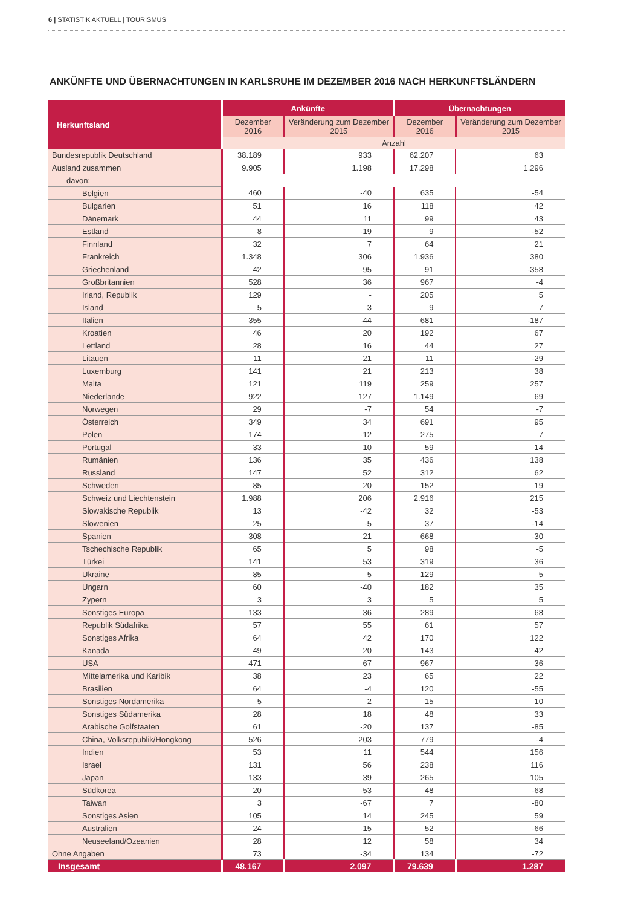6 | STATISTIK AKTUELL | TOURISMUS
ANKÜNFTE UND ÜBERNACHTUNGEN IN KARLSRUHE IM DEZEMBER 2016 NACH HERKUNFTSLÄNDERN
| Herkunftsland | Ankünfte | | Übernachtungen | |
| --- | --- | --- | --- | --- |
| | Dezember 2016 | Veränderung zum Dezember 2015 | Dezember 2016 | Veränderung zum Dezember 2015 |
| | Anzahl | | | |
| Bundesrepublik Deutschland | 38.189 | 933 | 62.207 | 63 |
| Ausland zusammen | 9.905 | 1.198 | 17.298 | 1.296 |
| davon: | | | | |
| Belgien | 460 | -40 | 635 | -54 |
| Bulgarien | 51 | 16 | 118 | 42 |
| Dänemark | 44 | 11 | 99 | 43 |
| Estland | 8 | -19 | 9 | -52 |
| Finnland | 32 | 7 | 64 | 21 |
| Frankreich | 1.348 | 306 | 1.936 | 380 |
| Griechenland | 42 | -95 | 91 | -358 |
| Großbritannien | 528 | 36 | 967 | -4 |
| Irland, Republik | 129 | - | 205 | 5 |
| Island | 5 | 3 | 9 | 7 |
| Italien | 355 | -44 | 681 | -187 |
| Kroatien | 46 | 20 | 192 | 67 |
| Lettland | 28 | 16 | 44 | 27 |
| Litauen | 11 | -21 | 11 | -29 |
| Luxemburg | 141 | 21 | 213 | 38 |
| Malta | 121 | 119 | 259 | 257 |
| Niederlande | 922 | 127 | 1.149 | 69 |
| Norwegen | 29 | -7 | 54 | -7 |
| Österreich | 349 | 34 | 691 | 95 |
| Polen | 174 | -12 | 275 | 7 |
| Portugal | 33 | 10 | 59 | 14 |
| Rumänien | 136 | 35 | 436 | 138 |
| Russland | 147 | 52 | 312 | 62 |
| Schweden | 85 | 20 | 152 | 19 |
| Schweiz und Liechtenstein | 1.988 | 206 | 2.916 | 215 |
| Slowakische Republik | 13 | -42 | 32 | -53 |
| Slowenien | 25 | -5 | 37 | -14 |
| Spanien | 308 | -21 | 668 | -30 |
| Tschechische Republik | 65 | 5 | 98 | -5 |
| Türkei | 141 | 53 | 319 | 36 |
| Ukraine | 85 | 5 | 129 | 5 |
| Ungarn | 60 | -40 | 182 | 35 |
| Zypern | 3 | 3 | 5 | 5 |
| Sonstiges Europa | 133 | 36 | 289 | 68 |
| Republik Südafrika | 57 | 55 | 61 | 57 |
| Sonstiges Afrika | 64 | 42 | 170 | 122 |
| Kanada | 49 | 20 | 143 | 42 |
| USA | 471 | 67 | 967 | 36 |
| Mittelamerika und Karibik | 38 | 23 | 65 | 22 |
| Brasilien | 64 | -4 | 120 | -55 |
| Sonstiges Nordamerika | 5 | 2 | 15 | 10 |
| Sonstiges Südamerika | 28 | 18 | 48 | 33 |
| Arabische Golfstaaten | 61 | -20 | 137 | -85 |
| China, Volksrepublik/Hongkong | 526 | 203 | 779 | -4 |
| Indien | 53 | 11 | 544 | 156 |
| Israel | 131 | 56 | 238 | 116 |
| Japan | 133 | 39 | 265 | 105 |
| Südkorea | 20 | -53 | 48 | -68 |
| Taiwan | 3 | -67 | 7 | -80 |
| Sonstiges Asien | 105 | 14 | 245 | 59 |
| Australien | 24 | -15 | 52 | -66 |
| Neuseeland/Ozeanien | 28 | 12 | 58 | 34 |
| Ohne Angaben | 73 | -34 | 134 | -72 |
| Insgesamt | 48.167 | 2.097 | 79.639 | 1.287 |